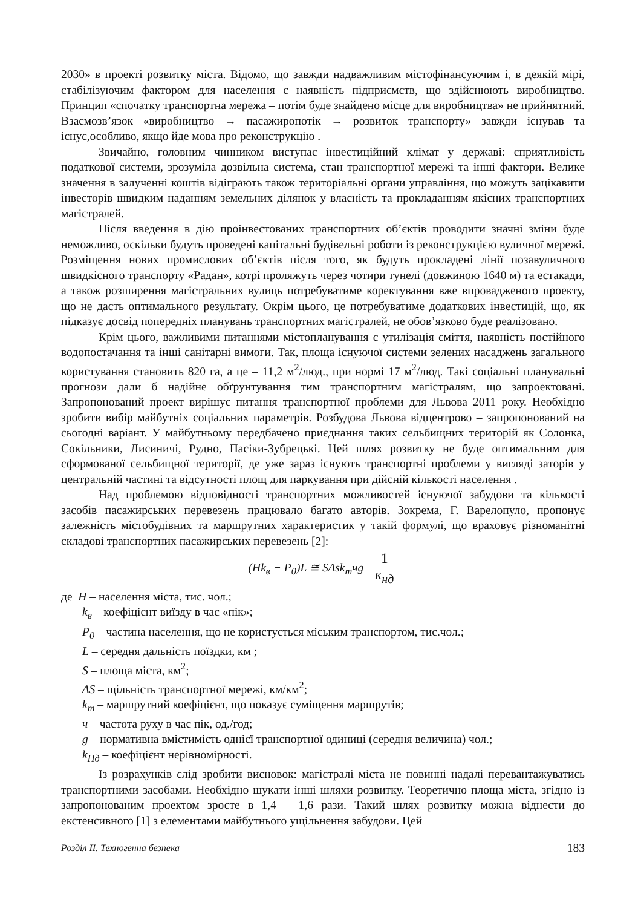2030» в проекті розвитку міста. Відомо, що завжди надважливим містофінансуючим і, в деякій мірі, стабілізуючим фактором для населення є наявність підприємств, що здійснюють виробництво. Принцип «спочатку транспортна мережа – потім буде знайдено місце для виробництва» не прийнятний. Взаємозв’язок «виробництво → пасажиропотік → розвиток транспорту» завжди існував та існує,особливо, якщо йде мова про реконструкцію .
Звичайно, головним чинником виступає інвестиційний клімат у державі: сприятливість податкової системи, зрозуміла дозвільна система, стан транспортної мережі та інші фактори. Велике значення в залученні коштів відіграють також територіальні органи управління, що можуть зацікавити інвесторів швидким наданням земельних ділянок у власність та прокладанням якісних транспортних магістралей.
Після введення в дію проінвестованих транспортних об’єктів проводити значні зміни буде неможливо, оскільки будуть проведені капітальні будівельні роботи із реконструкцією вуличної мережі. Розміщення нових промислових об’єктів після того, як будуть прокладені лінії позавуличного швидкісного транспорту «Радан», котрі проляжуть через чотири тунелі (довжиною 1640 м) та естакади, а також розширення магістральних вулиць потребуватиме коректування вже впровадженого проекту, що не дасть оптимального результату. Окрім цього, це потребуватиме додаткових інвестицій, що, як підказує досвід попередніх планувань транспортних магістралей, не обов’язково буде реалізовано.
Крім цього, важливими питаннями містопланування є утилізація сміття, наявність постійного водопостачання та інші санітарні вимоги. Так, площа існуючої системи зелених насаджень загального користування становить 820 га, а це – 11,2 м<sup>2</sup>/люд., при нормі 17 м<sup>2</sup>/люд. Такі соціальні планувальні прогнози дали б надійне обґрунтування тим транспортним магістралям, що запроектовані. Запропонований проект вирішує питання транспортної проблеми для Львова 2011 року. Необхідно зробити вибір майбутніх соціальних параметрів. Розбудова Львова відцентрово – запропонований на сьогодні варіант. У майбутньому передбачено приєднання таких сельбищних територій як Солонка, Сокільники, Лисиничі, Рудно, Пасіки-Зубрецькі. Цей шлях розвитку не буде оптимальним для сформованої сельбищної території, де уже зараз існують транспортні проблеми у вигляді заторів у центральній частині та відсутності площ для паркування при дійсній кількості населення .
Над проблемою відповідності транспортних можливостей існуючої забудови та кількості засобів пасажирських перевезень працювало багато авторів. Зокрема, Г. Варелопуло, пропонує залежність містобудівних та маршрутних характеристик у такій формулі, що враховує різноманітні складові транспортних пасажирських перевезень [2]:
(Hk<sub>в</sub> − P<sub>0</sub>)L ≅ SΔsk<sub>m</sub>чg 1 к<sub>нд</sub>
де H – населення міста, тис. чол.;
k<sub>в</sub> – коефіцієнт виїзду в час «пік»;
P<sub>0</sub> – частина населення, що не користується міським транспортом, тис.чол.;
L – середня дальність поїздки, км ;
S – площа міста, км<sup>2</sup>;
ΔS – щільність транспортної мережі, км/км<sup>2</sup>;
k<sub>m</sub> – маршрутний коефіцієнт, що показує суміщення маршрутів;
ч – частота руху в час пік, од./год;
g – нормативна вмістимість однієї транспортної одиниці (середня величина) чол.;
k<sub>Нд</sub> – коефіцієнт нерівномірності.
Із розрахунків слід зробити висновок: магістралі міста не повинні надалі перевантажуватись транспортними засобами. Необхідно шукати інші шляхи розвитку. Теоретично площа міста, згідно із запропонованим проектом зросте в 1,4 – 1,6 рази. Такий шлях розвитку можна віднести до екстенсивного [1] з елементами майбутнього ущільнення забудови. Цей
Розділ ІІ. Техногенна безпека 183